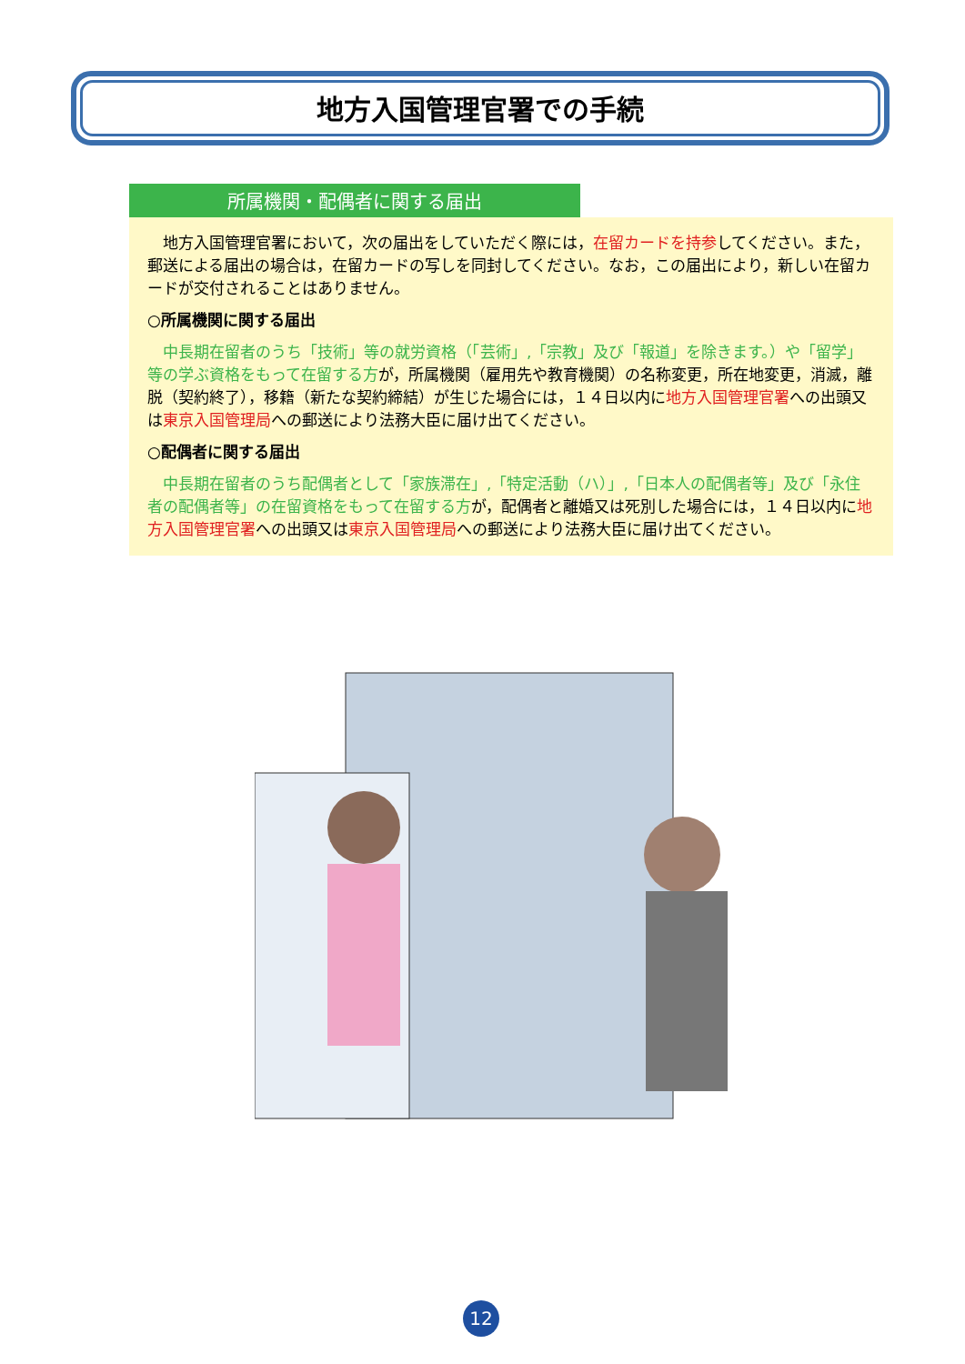地方入国管理官署での手続
所属機関・配偶者に関する届出
　地方入国管理官署において，次の届出をしていただく際には，在留カードを持参してください。また，郵送による届出の場合は，在留カードの写しを同封してください。なお，この届出により，新しい在留カードが交付されることはありません。
○所属機関に関する届出
　中長期在留者のうち「技術」等の就労資格（「芸術」,「宗教」及び「報道」を除きます。）や「留学」等の学ぶ資格をもって在留する方が，所属機関（雇用先や教育機関）の名称変更，所在地変更，消滅，離脱（契約終了），移籍（新たな契約締結）が生じた場合には，１４日以内に地方入国管理官署への出頭又は東京入国管理局への郵送により法務大臣に届け出てください。
○配偶者に関する届出
　中長期在留者のうち配偶者として「家族滞在」,「特定活動（ハ）」,「日本人の配偶者等」及び「永住者の配偶者等」の在留資格をもって在留する方が，配偶者と離婚又は死別した場合には，１４日以内に地方入国管理官署への出頭又は東京入国管理局への郵送により法務大臣に届け出てください。
12